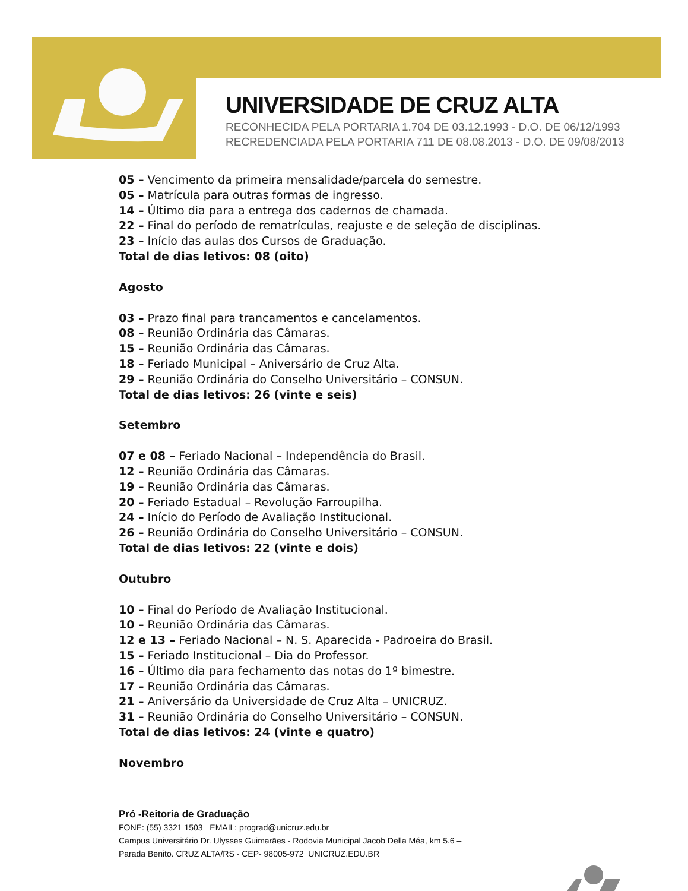UNIVERSIDADE DE CRUZ ALTA
RECONHECIDA PELA PORTARIA 1.704 DE 03.12.1993 - D.O. DE 06/12/1993
RECREDENCIADA PELA PORTARIA 711 DE 08.08.2013 - D.O. DE 09/08/2013
05 – Vencimento da primeira mensalidade/parcela do semestre.
05 – Matrícula para outras formas de ingresso.
14 – Último dia para a entrega dos cadernos de chamada.
22 – Final do período de rematrículas, reajuste e de seleção de disciplinas.
23 – Início das aulas dos Cursos de Graduação.
Total de dias letivos: 08 (oito)
Agosto
03 – Prazo final para trancamentos e cancelamentos.
08 – Reunião Ordinária das Câmaras.
15 – Reunião Ordinária das Câmaras.
18 – Feriado Municipal – Aniversário de Cruz Alta.
29 – Reunião Ordinária do Conselho Universitário – CONSUN.
Total de dias letivos: 26 (vinte e seis)
Setembro
07 e 08 – Feriado Nacional – Independência do Brasil.
12 – Reunião Ordinária das Câmaras.
19 – Reunião Ordinária das Câmaras.
20 – Feriado Estadual – Revolução Farroupilha.
24 – Início do Período de Avaliação Institucional.
26 – Reunião Ordinária do Conselho Universitário – CONSUN.
Total de dias letivos: 22 (vinte e dois)
Outubro
10 – Final do Período de Avaliação Institucional.
10 – Reunião Ordinária das Câmaras.
12 e 13 – Feriado Nacional – N. S. Aparecida - Padroeira do Brasil.
15 – Feriado Institucional – Dia do Professor.
16 – Último dia para fechamento das notas do 1º bimestre.
17 – Reunião Ordinária das Câmaras.
21 – Aniversário da Universidade de Cruz Alta – UNICRUZ.
31 – Reunião Ordinária do Conselho Universitário – CONSUN.
Total de dias letivos: 24 (vinte e quatro)
Novembro
Pró -Reitoria de Graduação
FONE: (55) 3321 1503 EMAIL: prograd@unicruz.edu.br
Campus Universitário Dr. Ulysses Guimarães - Rodovia Municipal Jacob Della Méa, km 5.6 –
Parada Benito. CRUZ ALTA/RS - CEP- 98005-972 UNICRUZ.EDU.BR